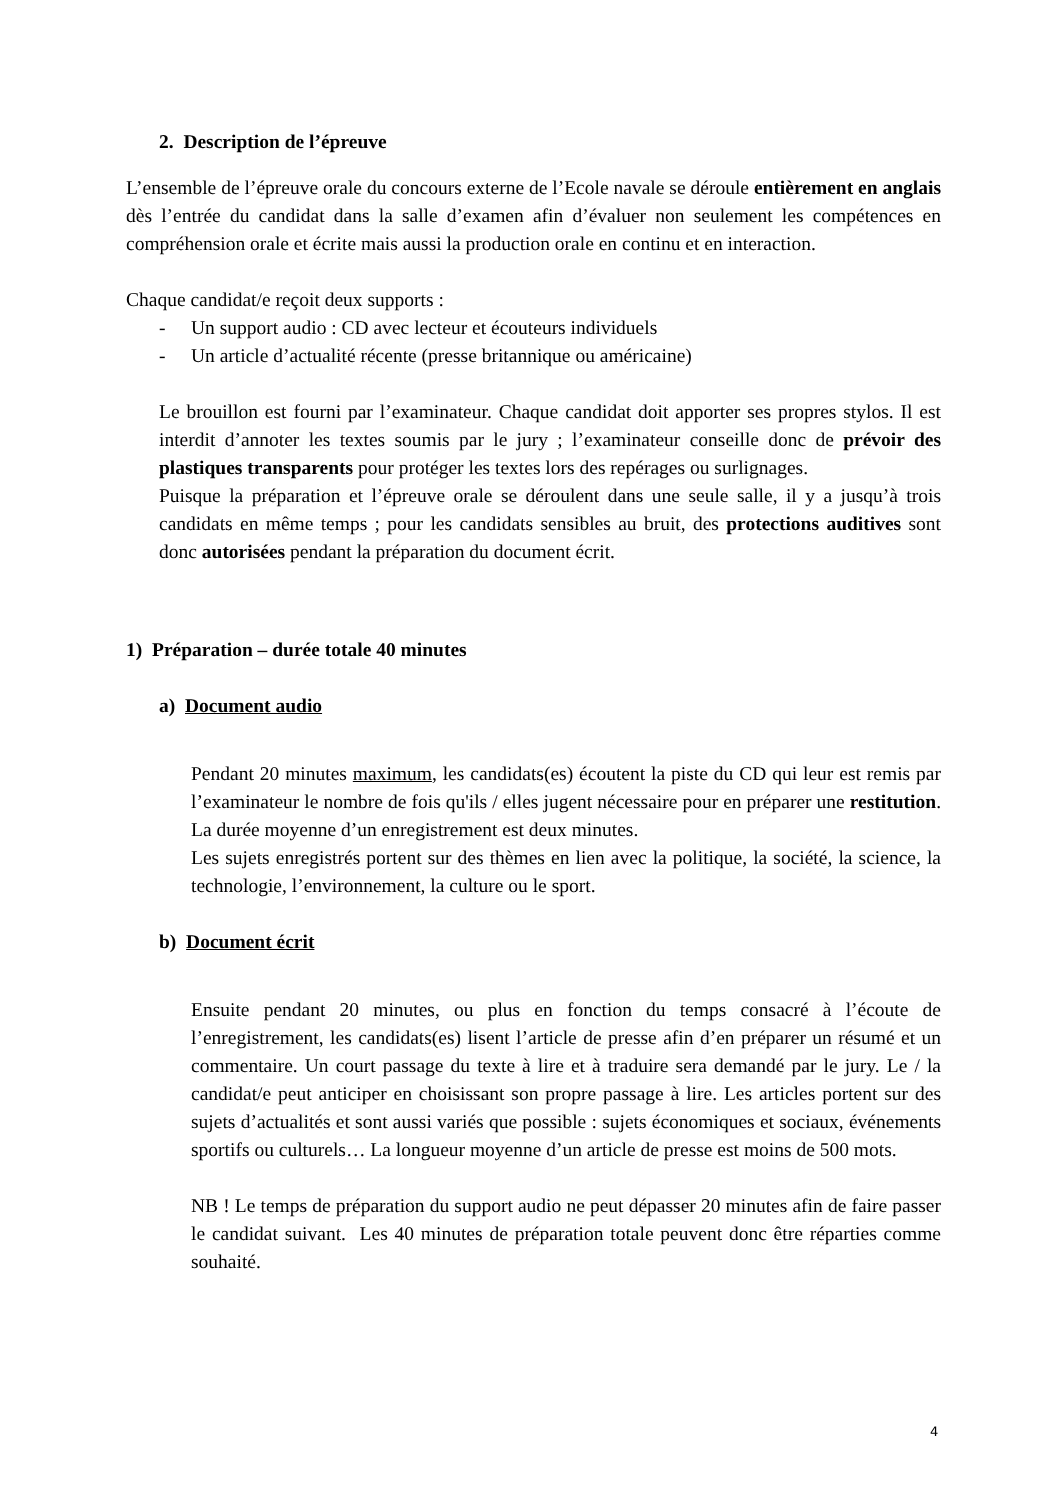2. Description de l’épreuve
L’ensemble de l’épreuve orale du concours externe de l’Ecole navale se déroule entièrement en anglais dès l’entrée du candidat dans la salle d’examen afin d’évaluer non seulement les compétences en compréhension orale et écrite mais aussi la production orale en continu et en interaction.
Chaque candidat/e reçoit deux supports :
- Un support audio : CD avec lecteur et écouteurs individuels
- Un article d’actualité récente (presse britannique ou américaine)
Le brouillon est fourni par l’examinateur. Chaque candidat doit apporter ses propres stylos. Il est interdit d’annoter les textes soumis par le jury ; l’examinateur conseille donc de prévoir des plastiques transparents pour protéger les textes lors des repérages ou surlignages.
Puisque la préparation et l’épreuve orale se déroulent dans une seule salle, il y a jusqu’à trois candidats en même temps ; pour les candidats sensibles au bruit, des protections auditives sont donc autorisées pendant la préparation du document écrit.
1) Préparation – durée totale 40 minutes
a) Document audio
Pendant 20 minutes maximum, les candidats(es) écoutent la piste du CD qui leur est remis par l’examinateur le nombre de fois qu'ils / elles jugent nécessaire pour en préparer une restitution. La durée moyenne d’un enregistrement est deux minutes.
Les sujets enregistrés portent sur des thèmes en lien avec la politique, la société, la science, la technologie, l’environnement, la culture ou le sport.
b) Document écrit
Ensuite pendant 20 minutes, ou plus en fonction du temps consacré à l’écoute de l’enregistrement, les candidats(es) lisent l’article de presse afin d’en préparer un résumé et un commentaire. Un court passage du texte à lire et à traduire sera demandé par le jury. Le / la candidat/e peut anticiper en choisissant son propre passage à lire. Les articles portent sur des sujets d’actualités et sont aussi variés que possible : sujets économiques et sociaux, événements sportifs ou culturels… La longueur moyenne d’un article de presse est moins de 500 mots.
NB ! Le temps de préparation du support audio ne peut dépasser 20 minutes afin de faire passer le candidat suivant. Les 40 minutes de préparation totale peuvent donc être réparties comme souhaité.
4